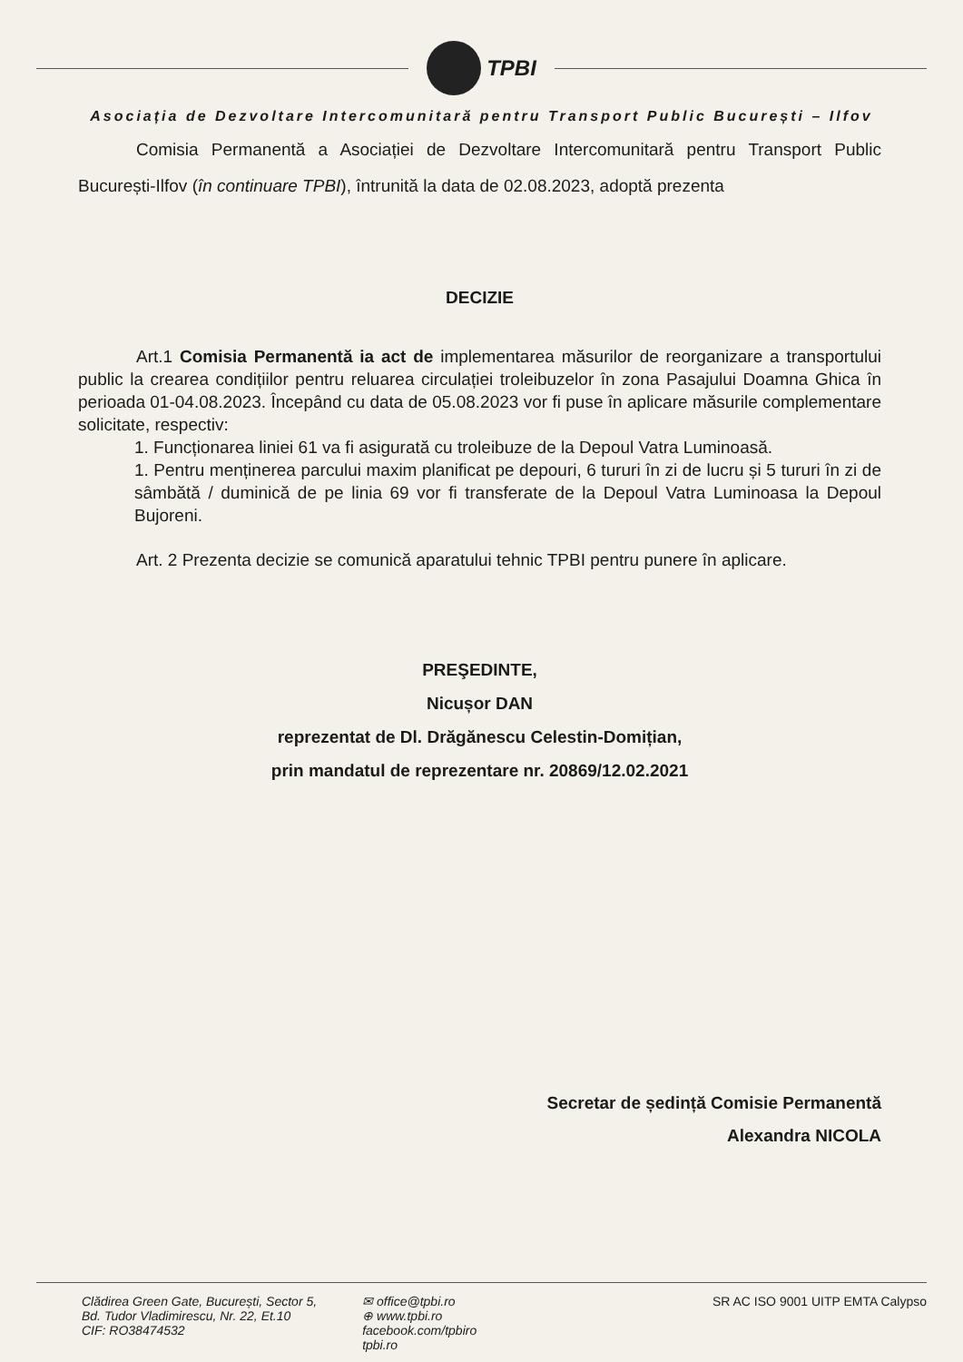TPBI
Asociația de Dezvoltare Intercomunitară pentru Transport Public București – Ilfov
Comisia Permanentă a Asociației de Dezvoltare Intercomunitară pentru Transport Public București-Ilfov (în continuare TPBI), întrunită la data de 02.08.2023, adoptă prezenta
DECIZIE
Art.1 Comisia Permanentă ia act de implementarea măsurilor de reorganizare a transportului public la crearea condițiilor pentru reluarea circulației troleibuzelor în zona Pasajului Doamna Ghica în perioada 01-04.08.2023. Începând cu data de 05.08.2023 vor fi puse în aplicare măsurile complementare solicitate, respectiv:
1. Funcționarea liniei 61 va fi asigurată cu troleibuze de la Depoul Vatra Luminoasă.
1. Pentru menținerea parcului maxim planificat pe depouri, 6 tururi în zi de lucru și 5 tururi în zi de sâmbătă / duminică de pe linia 69 vor fi transferate de la Depoul Vatra Luminoasa la Depoul Bujoreni.
Art. 2 Prezenta decizie se comunică aparatului tehnic TPBI pentru punere în aplicare.
PREŞEDINTE,
Nicușor DAN
reprezentat de Dl. Drăgănescu Celestin-Domițian,
prin mandatul de reprezentare nr. 20869/12.02.2021
Secretar de ședință Comisie Permanentă
Alexandra NICOLA
Clădirea Green Gate, București, Sector 5,
Bd. Tudor Vladimirescu, Nr. 22, Et.10
CIF: RO38474532
✉ office@tpbi.ro
⊕ www.tpbi.ro
facebook.com/tpbiro
tpbi.ro
SR AC ISO 9001 UITP EMTA Calypso